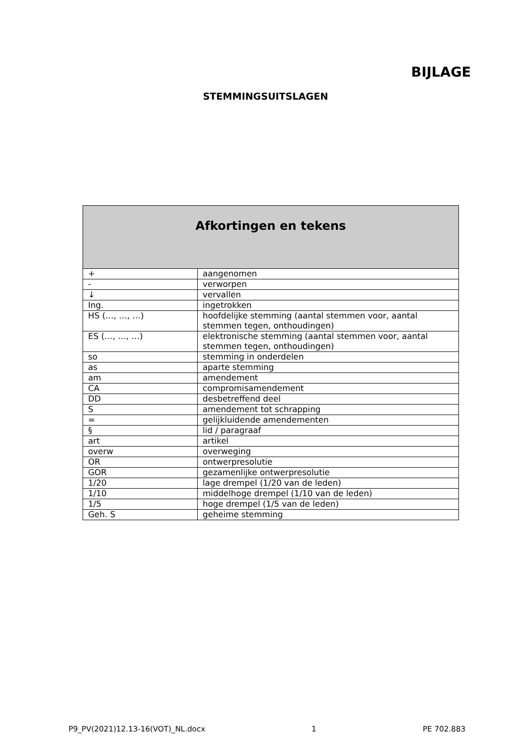BIJLAGE
STEMMINGSUITSLAGEN
| Afkortingen en tekens | |
| --- | --- |
| + | aangenomen |
| - | verworpen |
| ↓ | vervallen |
| Ing. | ingetrokken |
| HS (…, …, …) | hoofdelijke stemming (aantal stemmen voor, aantal stemmen tegen, onthoudingen) |
| ES (…, …, …) | elektronische stemming (aantal stemmen voor, aantal stemmen tegen, onthoudingen) |
| so | stemming in onderdelen |
| as | aparte stemming |
| am | amendement |
| CA | compromisamendement |
| DD | desbetreffend deel |
| S | amendement tot schrapping |
| = | gelijkluidende amendementen |
| § | lid / paragraaf |
| art | artikel |
| overw | overweging |
| OR | ontwerpresolutie |
| GOR | gezamenlijke ontwerpresolutie |
| 1/20 | lage drempel (1/20 van de leden) |
| 1/10 | middelhoge drempel (1/10 van de leden) |
| 1/5 | hoge drempel (1/5 van de leden) |
| Geh. S | geheime stemming |
P9_PV(2021)12.13-16(VOT)_NL.docx 1 PE 702.883